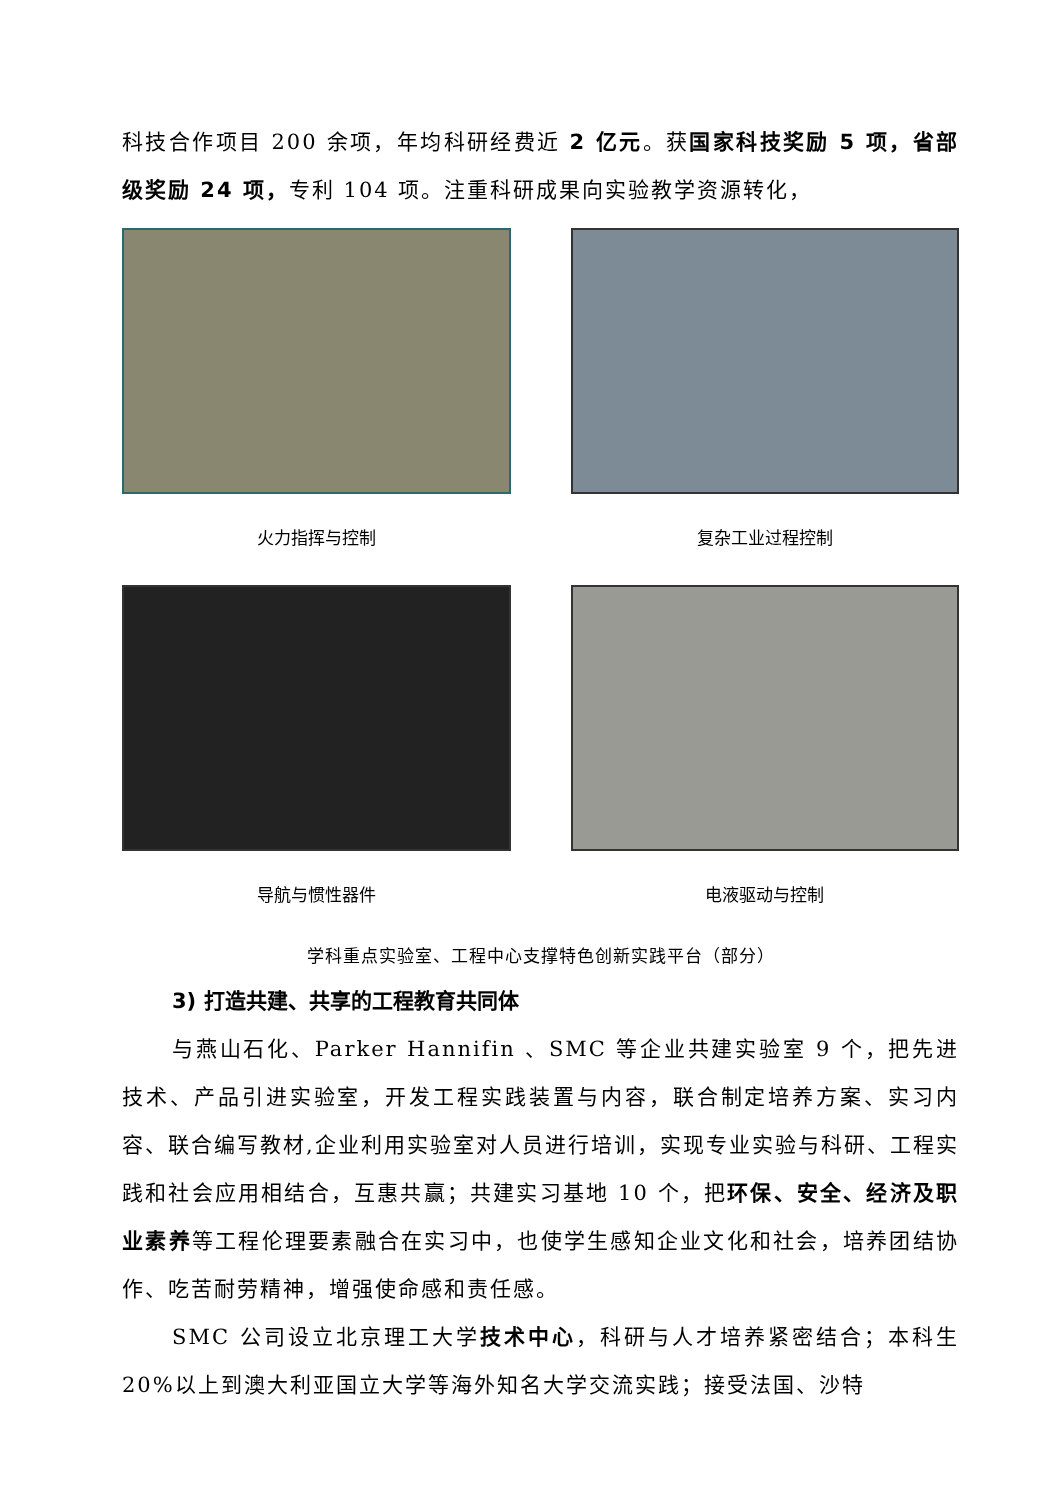科技合作项目 200 余项，年均科研经费近 2 亿元。获国家科技奖励 5 项，省部级奖励 24 项，专利 104 项。注重科研成果向实验教学资源转化，
火力指挥与控制
复杂工业过程控制
导航与惯性器件
电液驱动与控制
学科重点实验室、工程中心支撑特色创新实践平台（部分）
3) 打造共建、共享的工程教育共同体
与燕山石化、Parker Hannifin 、SMC 等企业共建实验室 9 个，把先进技术、产品引进实验室，开发工程实践装置与内容，联合制定培养方案、实习内容、联合编写教材,企业利用实验室对人员进行培训，实现专业实验与科研、工程实践和社会应用相结合，互惠共赢；共建实习基地 10 个，把环保、安全、经济及职业素养等工程伦理要素融合在实习中，也使学生感知企业文化和社会，培养团结协作、吃苦耐劳精神，增强使命感和责任感。
SMC 公司设立北京理工大学技术中心，科研与人才培养紧密结合；本科生 20%以上到澳大利亚国立大学等海外知名大学交流实践；接受法国、沙特